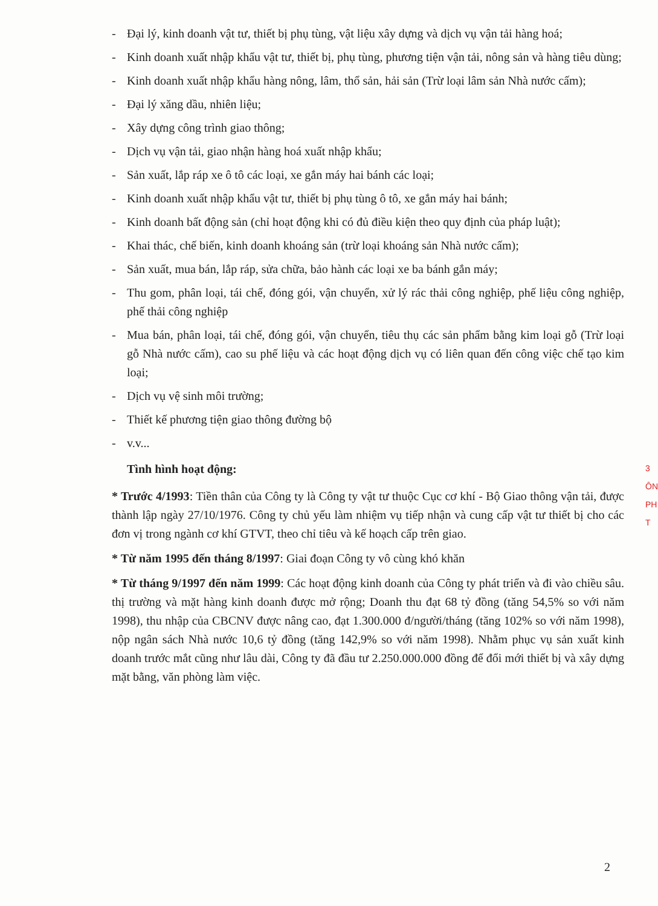- Đại lý, kinh doanh vật tư, thiết bị phụ tùng, vật liệu xây dựng và dịch vụ vận tải hàng hoá;
- Kinh doanh xuất nhập khẩu vật tư, thiết bị, phụ tùng, phương tiện vận tải, nông sản và hàng tiêu dùng;
- Kinh doanh xuất nhập khẩu hàng nông, lâm, thổ sản, hải sản (Trừ loại lâm sản Nhà nước cấm);
- Đại lý xăng dầu, nhiên liệu;
- Xây dựng công trình giao thông;
- Dịch vụ vận tải, giao nhận hàng hoá xuất nhập khẩu;
- Sản xuất, lắp ráp xe ô tô các loại, xe gắn máy hai bánh các loại;
- Kinh doanh xuất nhập khẩu vật tư, thiết bị phụ tùng ô tô, xe gắn máy hai bánh;
- Kinh doanh bất động sản (chỉ hoạt động khi có đủ điều kiện theo quy định của pháp luật);
- Khai thác, chế biến, kinh doanh khoáng sản (trừ loại khoáng sản Nhà nước cấm);
- Sản xuất, mua bán, lắp ráp, sửa chữa, bảo hành các loại xe ba bánh gắn máy;
- Thu gom, phân loại, tái chế, đóng gói, vận chuyển, xử lý rác thải công nghiệp, phế liệu công nghiệp, phế thải công nghiệp
- Mua bán, phân loại, tái chế, đóng gói, vận chuyển, tiêu thụ các sản phẩm bằng kim loại gỗ (Trừ loại gỗ Nhà nước cấm), cao su phế liệu và các hoạt động dịch vụ có liên quan đến công việc chế tạo kim loại;
- Dịch vụ vệ sinh môi trường;
- Thiết kế phương tiện giao thông đường bộ
- v.v...
Tình hình hoạt động:
* Trước 4/1993: Tiền thân của Công ty là Công ty vật tư thuộc Cục cơ khí - Bộ Giao thông vận tải, được thành lập ngày 27/10/1976. Công ty chủ yếu làm nhiệm vụ tiếp nhận và cung cấp vật tư thiết bị cho các đơn vị trong ngành cơ khí GTVT, theo chỉ tiêu và kế hoạch cấp trên giao.
* Từ năm 1995 đến tháng 8/1997: Giai đoạn Công ty vô cùng khó khăn
* Từ tháng 9/1997 đến năm 1999: Các hoạt động kinh doanh của Công ty phát triển và đi vào chiều sâu. thị trường và mặt hàng kinh doanh được mở rộng; Doanh thu đạt 68 tỷ đồng (tăng 54,5% so với năm 1998), thu nhập của CBCNV được nâng cao, đạt 1.300.000 đ/người/tháng (tăng 102% so với năm 1998), nộp ngân sách Nhà nước 10,6 tỷ đồng (tăng 142,9% so với năm 1998). Nhằm phục vụ sản xuất kinh doanh trước mắt cũng như lâu dài, Công ty đã đầu tư 2.250.000.000 đồng để đổi mới thiết bị và xây dựng mặt bằng, văn phòng làm việc.
3
ÔN
PH
T
2